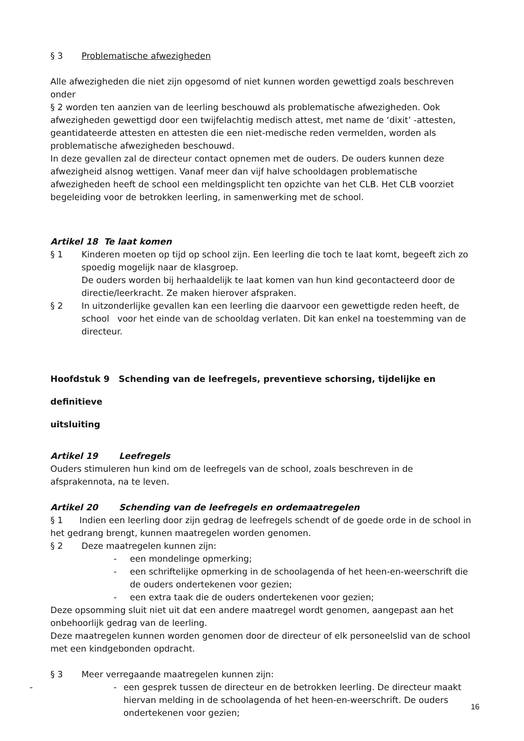§ 3 Problematische afwezigheden
Alle afwezigheden die niet zijn opgesomd of niet kunnen worden gewettigd zoals beschreven onder
§ 2 worden ten aanzien van de leerling beschouwd als problematische afwezigheden. Ook afwezigheden gewettigd door een twijfelachtig medisch attest, met name de ‘dixit’ -attesten, geantidateerde attesten en attesten die een niet-medische reden vermelden, worden als problematische afwezigheden beschouwd.
In deze gevallen zal de directeur contact opnemen met de ouders. De ouders kunnen deze afwezigheid alsnog wettigen. Vanaf meer dan vijf halve schooldagen problematische afwezigheden heeft de school een meldingsplicht ten opzichte van het CLB. Het CLB voorziet begeleiding voor de betrokken leerling, in samenwerking met de school.
Artikel 18 Te laat komen
§ 1 Kinderen moeten op tijd op school zijn. Een leerling die toch te laat komt, begeeft zich zo spoedig mogelijk naar de klasgroep.
De ouders worden bij herhaaldelijk te laat komen van hun kind gecontacteerd door de directie/leerkracht. Ze maken hierover afspraken.
§ 2 In uitzonderlijke gevallen kan een leerling die daarvoor een gewettigde reden heeft, de school voor het einde van de schooldag verlaten. Dit kan enkel na toestemming van de directeur.
Hoofdstuk 9 Schending van de leefregels, preventieve schorsing, tijdelijke en definitieve
uitsluiting
Artikel 19 Leefregels
Ouders stimuleren hun kind om de leefregels van de school, zoals beschreven in de afsprakennota, na te leven.
Artikel 20 Schending van de leefregels en ordemaatregelen
§ 1 Indien een leerling door zijn gedrag de leefregels schendt of de goede orde in de school in het gedrang brengt, kunnen maatregelen worden genomen.
§ 2 Deze maatregelen kunnen zijn:
- een mondelinge opmerking;
- een schriftelijke opmerking in de schoolagenda of het heen-en-weerschrift die de ouders ondertekenen voor gezien;
- een extra taak die de ouders ondertekenen voor gezien;
Deze opsomming sluit niet uit dat een andere maatregel wordt genomen, aangepast aan het onbehoorlijk gedrag van de leerling.
Deze maatregelen kunnen worden genomen door de directeur of elk personeelslid van de school met een kindgebonden opdracht.
§ 3 Meer verregaande maatregelen kunnen zijn:
- - een gesprek tussen de directeur en de betrokken leerling. De directeur maakt hiervan melding in de schoolagenda of het heen-en-weerschrift. De ouders ondertekenen voor gezien;
16